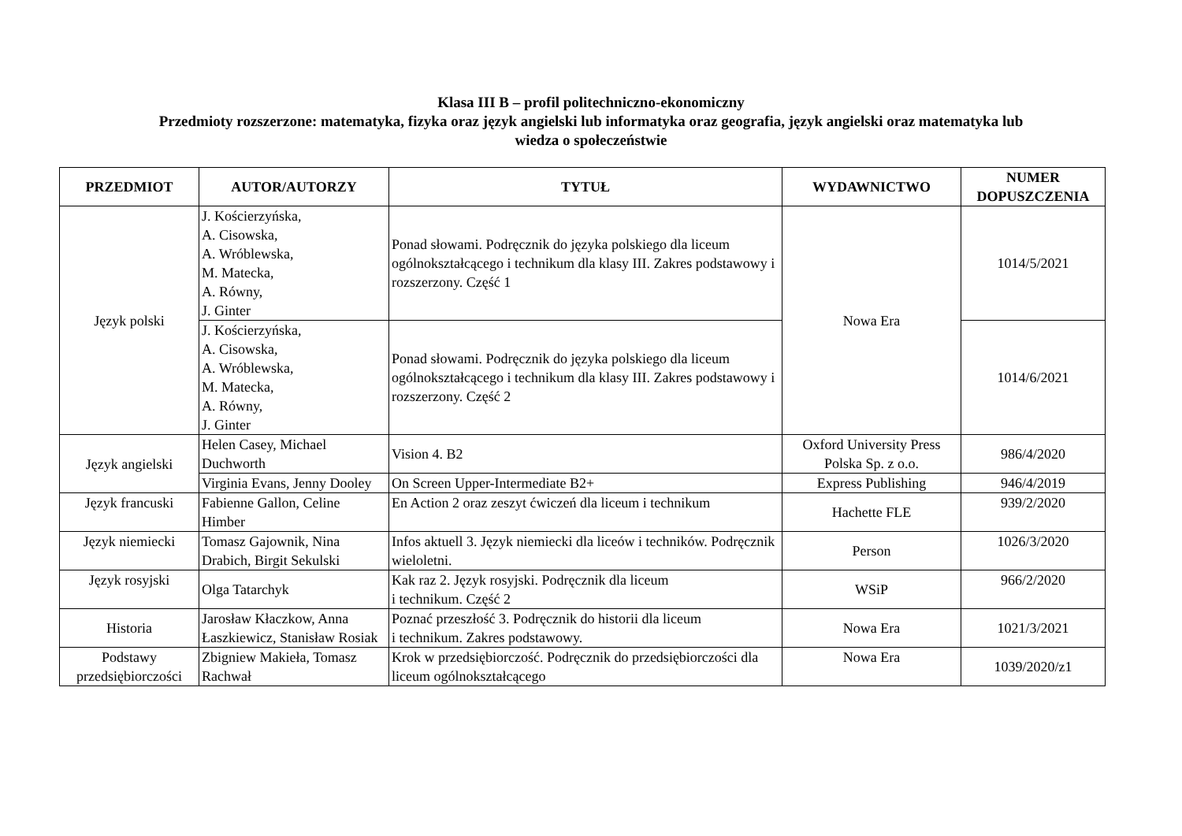Klasa III B – profil politechniczno-ekonomiczny
Przedmioty rozszerzone: matematyka, fizyka oraz język angielski lub informatyka oraz geografia, język angielski oraz matematyka lub
wiedza o społeczeństwie
| PRZEDMIOT | AUTOR/AUTORZY | TYTUŁ | WYDAWNICTWO | NUMER DOPUSZCZENIA |
| --- | --- | --- | --- | --- |
| Język polski | J. Kościerzyńska, A. Cisowska, A. Wróblewska, M. Matecka, A. Równy, J. Ginter | Ponad słowami. Podręcznik do języka polskiego dla liceum ogólnokształcącego i technikum dla klasy III. Zakres podstawowy i rozszerzony. Część 1 | Nowa Era | 1014/5/2021 |
| | J. Kościerzyńska, A. Cisowska, A. Wróblewska, M. Matecka, A. Równy, J. Ginter | Ponad słowami. Podręcznik do języka polskiego dla liceum ogólnokształcącego i technikum dla klasy III. Zakres podstawowy i rozszerzony. Część 2 | | 1014/6/2021 |
| Język angielski | Helen Casey, Michael Duchworth | Vision 4. B2 | Oxford University Press Polska Sp. z o.o. | 986/4/2020 |
| | Virginia Evans, Jenny Dooley | On Screen Upper-Intermediate B2+ | Express Publishing | 946/4/2019 |
| Język francuski | Fabienne Gallon, Celine Himber | En Action 2 oraz zeszyt ćwiczeń dla liceum i technikum | Hachette FLE | 939/2/2020 |
| Język niemiecki | Tomasz Gajownik, Nina Drabich, Birgit Sekulski | Infos aktuell 3. Język niemiecki dla liceów i techników. Podręcznik wieloletni. | Person | 1026/3/2020 |
| Język rosyjski | Olga Tatarchyk | Kak raz 2. Język rosyjski. Podręcznik dla liceum i technikum. Część 2 | WSiP | 966/2/2020 |
| Historia | Jarosław Kłaczkow, Anna Łaszkiewicz, Stanisław Rosiak | Poznać przeszłość 3. Podręcznik do historii dla liceum i technikum. Zakres podstawowy. | Nowa Era | 1021/3/2021 |
| Podstawy przedsiębiorczości | Zbigniew Makieła, Tomasz Rachwał | Krok w przedsiębiorczość. Podręcznik do przedsiębiorczości dla liceum ogólnokształcącego | Nowa Era | 1039/2020/z1 |